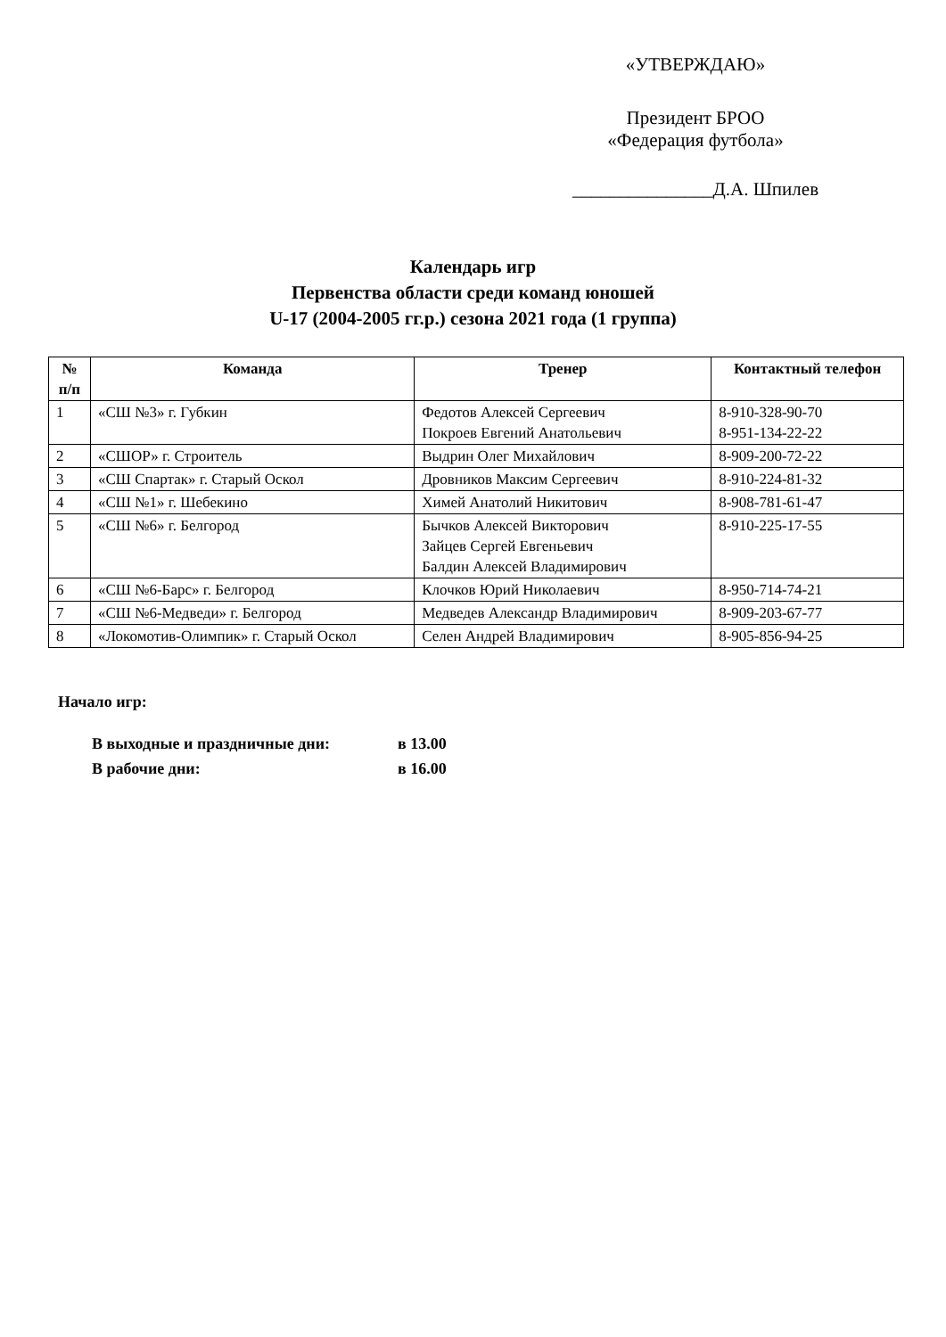«УТВЕРЖДАЮ»
Президент БРОО
«Федерация футбола»
_______________Д.А. Шпилев
Календарь игр
Первенства области среди команд юношей
U-17 (2004-2005 гг.р.) сезона 2021 года (1 группа)
| № п/п | Команда | Тренер | Контактный телефон |
| --- | --- | --- | --- |
| 1 | «СШ №3» г. Губкин | Федотов Алексей Сергеевич Покроев Евгений Анатольевич | 8-910-328-90-70 8-951-134-22-22 |
| 2 | «СШОР» г. Строитель | Выдрин Олег Михайлович | 8-909-200-72-22 |
| 3 | «СШ Спартак» г. Старый Оскол | Дровников Максим Сергеевич | 8-910-224-81-32 |
| 4 | «СШ №1» г. Шебекино | Химей Анатолий Никитович | 8-908-781-61-47 |
| 5 | «СШ №6» г. Белгород | Бычков Алексей Викторович Зайцев Сергей Евгеньевич Балдин Алексей Владимирович | 8-910-225-17-55 |
| 6 | «СШ №6-Барс» г. Белгород | Клочков Юрий Николаевич | 8-950-714-74-21 |
| 7 | «СШ №6-Медведи» г. Белгород | Медведев Александр Владимирович | 8-909-203-67-77 |
| 8 | «Локомотив-Олимпик» г. Старый Оскол | Селен Андрей Владимирович | 8-905-856-94-25 |
Начало игр:
В выходные и праздничные дни: в 13.00
В рабочие дни: в 16.00